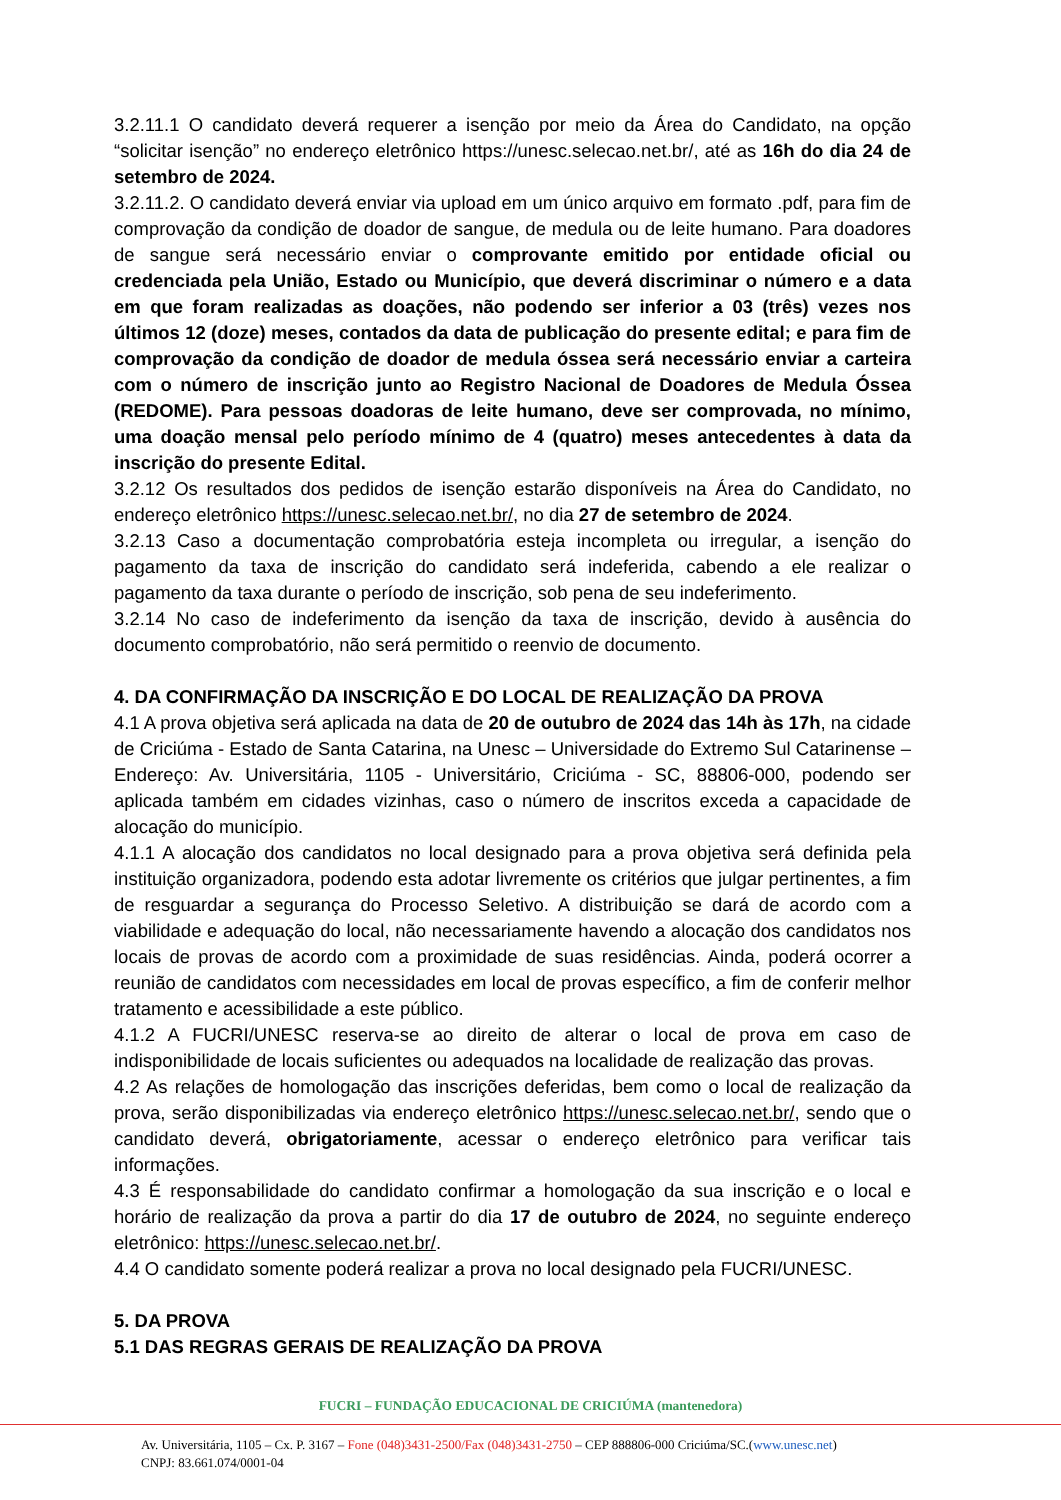3.2.11.1 O candidato deverá requerer a isenção por meio da Área do Candidato, na opção “solicitar isenção” no endereço eletrônico https://unesc.selecao.net.br/, até as 16h do dia 24 de setembro de 2024.
3.2.11.2. O candidato deverá enviar via upload em um único arquivo em formato .pdf, para fim de comprovação da condição de doador de sangue, de medula ou de leite humano. Para doadores de sangue será necessário enviar o comprovante emitido por entidade oficial ou credenciada pela União, Estado ou Município, que deverá discriminar o número e a data em que foram realizadas as doações, não podendo ser inferior a 03 (três) vezes nos últimos 12 (doze) meses, contados da data de publicação do presente edital; e para fim de comprovação da condição de doador de medula óssea será necessário enviar a carteira com o número de inscrição junto ao Registro Nacional de Doadores de Medula Óssea (REDOME). Para pessoas doadoras de leite humano, deve ser comprovada, no mínimo, uma doação mensal pelo período mínimo de 4 (quatro) meses antecedentes à data da inscrição do presente Edital.
3.2.12 Os resultados dos pedidos de isenção estarão disponíveis na Área do Candidato, no endereço eletrônico https://unesc.selecao.net.br/, no dia 27 de setembro de 2024.
3.2.13 Caso a documentação comprobatória esteja incompleta ou irregular, a isenção do pagamento da taxa de inscrição do candidato será indeferida, cabendo a ele realizar o pagamento da taxa durante o período de inscrição, sob pena de seu indeferimento.
3.2.14 No caso de indeferimento da isenção da taxa de inscrição, devido à ausência do documento comprobatório, não será permitido o reenvio de documento.
4. DA CONFIRMAÇÃO DA INSCRIÇÃO E DO LOCAL DE REALIZAÇÃO DA PROVA
4.1 A prova objetiva será aplicada na data de 20 de outubro de 2024 das 14h às 17h, na cidade de Criciúma - Estado de Santa Catarina, na Unesc – Universidade do Extremo Sul Catarinense – Endereço: Av. Universitária, 1105 - Universitário, Criciúma - SC, 88806-000, podendo ser aplicada também em cidades vizinhas, caso o número de inscritos exceda a capacidade de alocação do município.
4.1.1 A alocação dos candidatos no local designado para a prova objetiva será definida pela instituição organizadora, podendo esta adotar livremente os critérios que julgar pertinentes, a fim de resguardar a segurança do Processo Seletivo. A distribuição se dará de acordo com a viabilidade e adequação do local, não necessariamente havendo a alocação dos candidatos nos locais de provas de acordo com a proximidade de suas residências. Ainda, poderá ocorrer a reunião de candidatos com necessidades em local de provas específico, a fim de conferir melhor tratamento e acessibilidade a este público.
4.1.2 A FUCRI/UNESC reserva-se ao direito de alterar o local de prova em caso de indisponibilidade de locais suficientes ou adequados na localidade de realização das provas.
4.2 As relações de homologação das inscrições deferidas, bem como o local de realização da prova, serão disponibilizadas via endereço eletrônico https://unesc.selecao.net.br/, sendo que o candidato deverá, obrigatoriamente, acessar o endereço eletrônico para verificar tais informações.
4.3 É responsabilidade do candidato confirmar a homologação da sua inscrição e o local e horário de realização da prova a partir do dia 17 de outubro de 2024, no seguinte endereço eletrônico: https://unesc.selecao.net.br/.
4.4 O candidato somente poderá realizar a prova no local designado pela FUCRI/UNESC.
5. DA PROVA
5.1 DAS REGRAS GERAIS DE REALIZAÇÃO DA PROVA
FUCRI – FUNDAÇÃO EDUCACIONAL DE CRICIÚMA (mantenedora)
Av. Universitária, 1105 – Cx. P. 3167 – Fone (048)3431-2500/Fax (048)3431-2750 – CEP 888806-000 Criciúma/SC.(www.unesc.net)
CNPJ: 83.661.074/0001-04